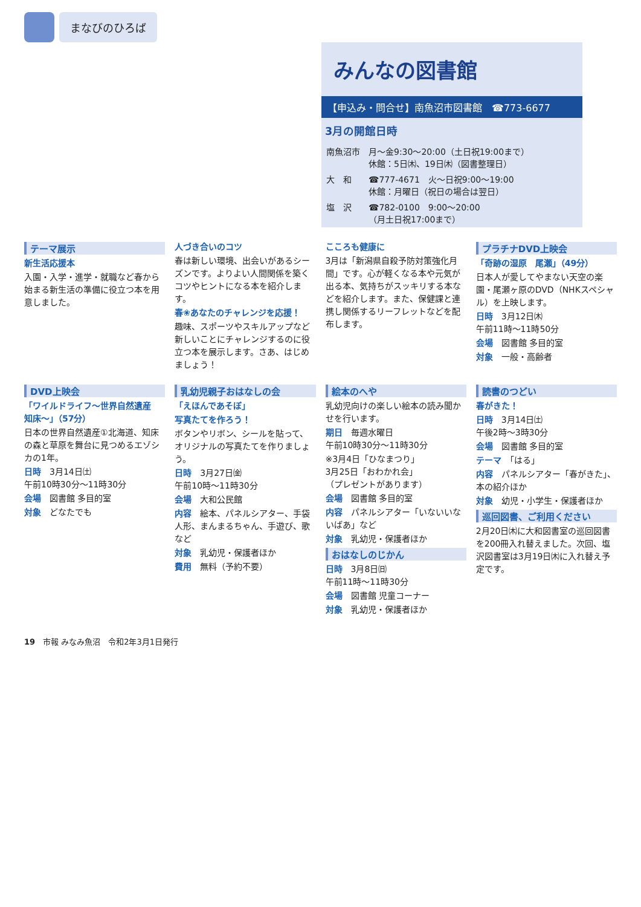まなびのひろば
みんなの図書館
【申込み・問合せ】南魚沼市図書館　☎773-6677
3月の開館日時
| 南魚沼市 | 月～金9:30～20:00（土日祝19:00まで） 休館：5日㈭、19日㈭（図書整理日） |
| 大 和 | ☎777-4671 火～日祝9:00～19:00 休館：月曜日（祝日の場合は翌日） |
| 塩 沢 | ☎782-0100 9:00～20:00 （月土日祝17:00まで） |
テーマ展示
新生活応援本
入園・入学・進学・就職など春から始まる新生活の準備に役立つ本を用意しました。
人づき合いのコツ
春は新しい環境、出会いがあるシーズンです。よりよい人間関係を築くコツやヒントになる本を紹介します。
春❀あなたのチャレンジを応援！
趣味、スポーツやスキルアップなど新しいことにチャレンジするのに役立つ本を展示します。さあ、はじめましょう！
こころも健康に
3月は「新潟県自殺予防対策強化月間」です。心が軽くなる本や元気が出る本、気持ちがスッキリする本などを紹介します。また、保健課と連携し関係するリーフレットなどを配布します。
プラチナDVD上映会
「奇跡の湿原　尾瀬」（49分）
日本人が愛してやまない天空の楽園・尾瀬ヶ原のDVD（NHKスペシャル）を上映します。
日時　3月12日㈭
午前11時～11時50分
会場　図書館 多目的室
対象　一般・高齢者
DVD上映会
「ワイルドライフ～世界自然遺産　知床～」（57分）
日本の世界自然遺産①北海道、知床の森と草原を舞台に見つめるエゾシカの1年。
日時　3月14日㈯
午前10時30分～11時30分
会場　図書館 多目的室
対象　どなたでも
乳幼児親子おはなしの会
「えほんであそぼ」
写真たてを作ろう！
ボタンやリボン、シールを貼って、オリジナルの写真たてを作りましょう。
日時　3月27日㈮
午前10時～11時30分
会場　大和公民館
内容　絵本、パネルシアター、手袋人形、まんまるちゃん、手遊び、歌など
対象　乳幼児・保護者ほか
費用　無料（予約不要）
絵本のへや
乳幼児向けの楽しい絵本の読み聞かせを行います。
期日　毎週水曜日
午前10時30分～11時30分
※3月4日「ひなまつり」
3月25日「おわかれ会」
（プレゼントがあります）
会場　図書館 多目的室
内容　パネルシアター「いないいないばあ」など
対象　乳幼児・保護者ほか
おはなしのじかん
日時　3月8日㈰
午前11時～11時30分
会場　図書館 児童コーナー
対象　乳幼児・保護者ほか
読書のつどい
春がきた！
日時　3月14日㈯
午後2時～3時30分
会場　図書館 多目的室
テーマ　「はる」
内容　パネルシアター「春がきた」、本の紹介ほか
対象　幼児・小学生・保護者ほか
巡回図書、ご利用ください
2月20日㈭に大和図書室の巡回図書を200冊入れ替えました。次回、塩沢図書室は3月19日㈭に入れ替え予定です。
19　市報 みなみ魚沼　令和2年3月1日発行